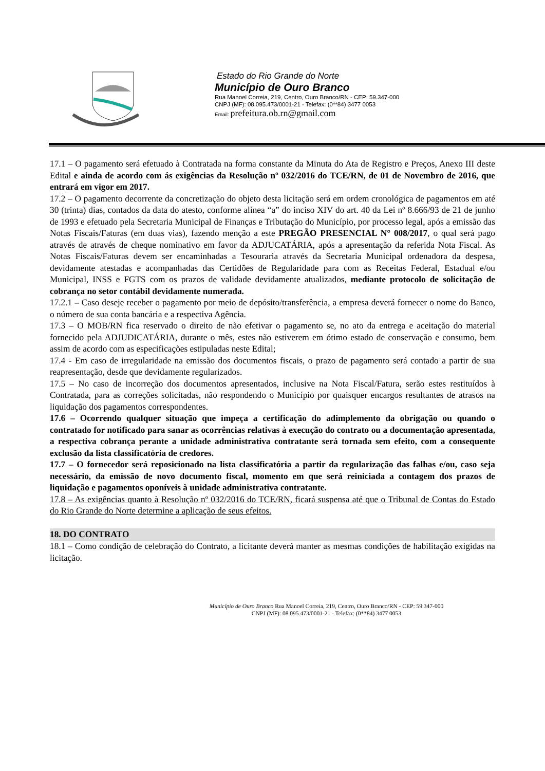Estado do Rio Grande do Norte
Município de Ouro Branco
Rua Manoel Correia, 219, Centro, Ouro Branco/RN - CEP: 59.347-000
CNPJ (MF): 08.095.473/0001-21 - Telefax: (0**84) 3477 0053
Email: prefeitura.ob.rn@gmail.com
17.1 – O pagamento será efetuado à Contratada na forma constante da Minuta do Ata de Registro e Preços, Anexo III deste Edital e ainda de acordo com ás exigências da Resolução nº 032/2016 do TCE/RN, de 01 de Novembro de 2016, que entrará em vigor em 2017.
17.2 – O pagamento decorrente da concretização do objeto desta licitação será em ordem cronológica de pagamentos em até 30 (trinta) dias, contados da data do atesto, conforme alínea “a” do inciso XIV do art. 40 da Lei nº 8.666/93 de 21 de junho de 1993 e efetuado pela Secretaria Municipal de Finanças e Tributação do Município, por processo legal, após a emissão das Notas Fiscais/Faturas (em duas vias), fazendo menção a este PREGÃO PRESENCIAL N° 008/2017, o qual será pago através de através de cheque nominativo em favor da ADJUCATÁRIA, após a apresentação da referida Nota Fiscal. As Notas Fiscais/Faturas devem ser encaminhadas a Tesouraria através da Secretaria Municipal ordenadora da despesa, devidamente atestadas e acompanhadas das Certidões de Regularidade para com as Receitas Federal, Estadual e/ou Municipal, INSS e FGTS com os prazos de validade devidamente atualizados, mediante protocolo de solicitação de cobrança no setor contábil devidamente numerada.
17.2.1 – Caso deseje receber o pagamento por meio de depósito/transferência, a empresa deverá fornecer o nome do Banco, o número de sua conta bancária e a respectiva Agência.
17.3 – O MOB/RN fica reservado o direito de não efetivar o pagamento se, no ato da entrega e aceitação do material fornecido pela ADJUDICATÁRIA, durante o mês, estes não estiverem em ótimo estado de conservação e consumo, bem assim de acordo com as especificações estipuladas neste Edital;
17.4 - Em caso de irregularidade na emissão dos documentos fiscais, o prazo de pagamento será contado a partir de sua reapresentação, desde que devidamente regularizados.
17.5 – No caso de incorreção dos documentos apresentados, inclusive na Nota Fiscal/Fatura, serão estes restituídos à Contratada, para as correções solicitadas, não respondendo o Município por quaisquer encargos resultantes de atrasos na liquidação dos pagamentos correspondentes.
17.6 – Ocorrendo qualquer situação que impeça a certificação do adimplemento da obrigação ou quando o contratado for notificado para sanar as ocorrências relativas à execução do contrato ou a documentação apresentada, a respectiva cobrança perante a unidade administrativa contratante será tornada sem efeito, com a consequente exclusão da lista classificatória de credores.
17.7 – O fornecedor será reposicionado na lista classificatória a partir da regularização das falhas e/ou, caso seja necessário, da emissão de novo documento fiscal, momento em que será reiniciada a contagem dos prazos de liquidação e pagamentos oponíveis à unidade administrativa contratante.
17.8 – As exigências quanto à Resolução nº 032/2016 do TCE/RN, ficará suspensa até que o Tribunal de Contas do Estado do Rio Grande do Norte determine a aplicação de seus efeitos.
18. DO CONTRATO
18.1 – Como condição de celebração do Contrato, a licitante deverá manter as mesmas condições de habilitação exigidas na licitação.
Município de Ouro Branco Rua Manoel Correia, 219, Centro, Ouro Branco/RN - CEP: 59.347-000
CNPJ (MF): 08.095.473/0001-21 - Telefax: (0**84) 3477 0053